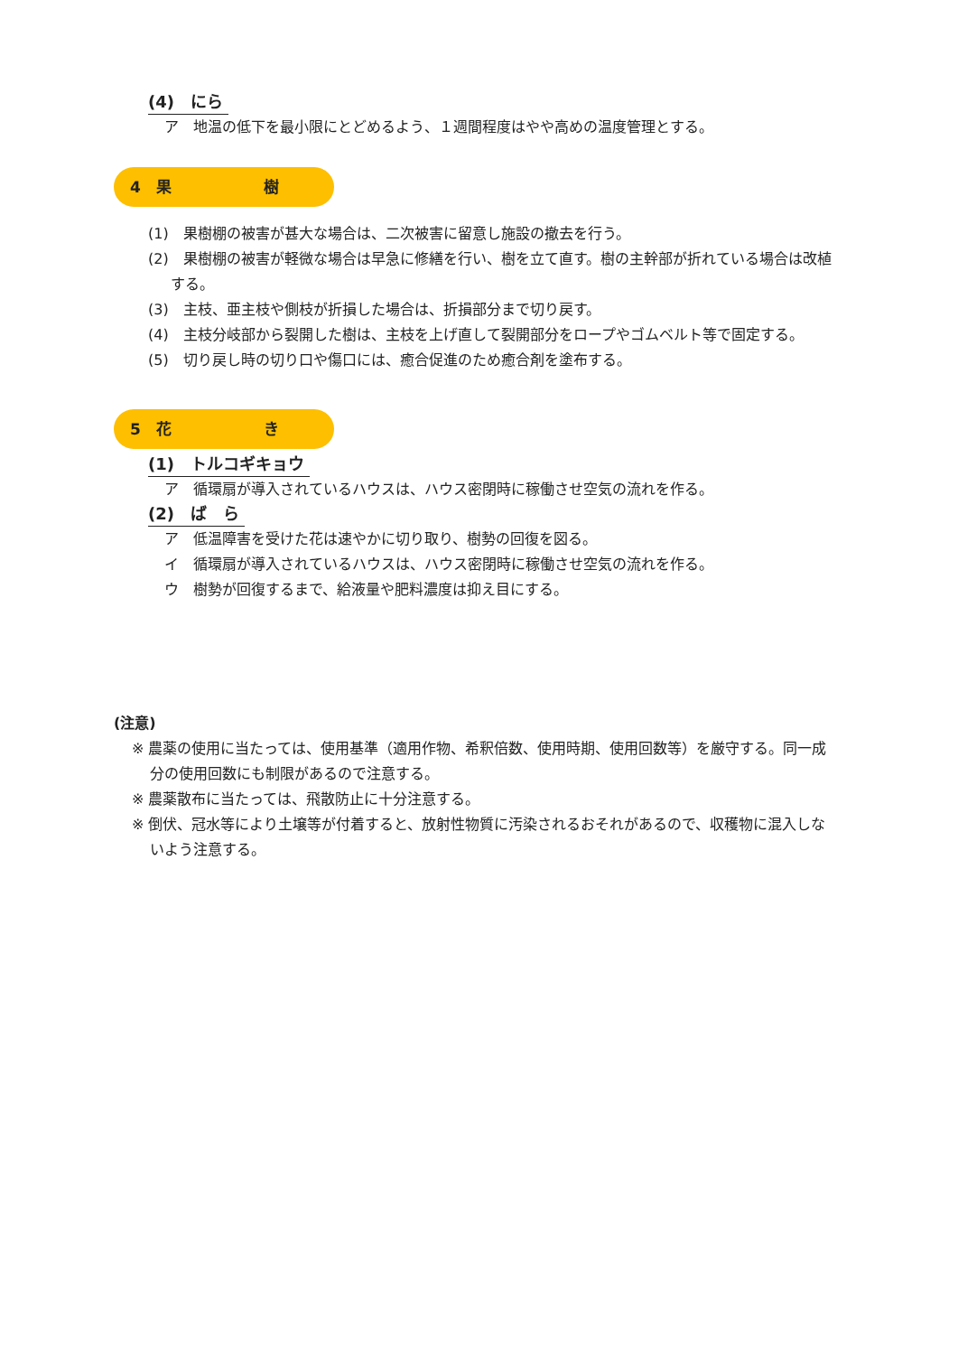(4)　にら
ア　地温の低下を最小限にとどめるよう、１週間程度はやや高めの温度管理とする。
4　果　　　　　　樹
(1)　果樹棚の被害が甚大な場合は、二次被害に留意し施設の撤去を行う。
(2)　果樹棚の被害が軽微な場合は早急に修繕を行い、樹を立て直す。樹の主幹部が折れている場合は改植する。
(3)　主枝、亜主枝や側枝が折損した場合は、折損部分まで切り戻す。
(4)　主枝分岐部から裂開した樹は、主枝を上げ直して裂開部分をロープやゴムベルト等で固定する。
(5)　切り戻し時の切り口や傷口には、癒合促進のため癒合剤を塗布する。
5　花　　　　　　き
(1)　トルコギキョウ
ア　循環扇が導入されているハウスは、ハウス密閉時に稼働させ空気の流れを作る。
(2)　ば　ら
ア　低温障害を受けた花は速やかに切り取り、樹勢の回復を図る。
イ　循環扇が導入されているハウスは、ハウス密閉時に稼働させ空気の流れを作る。
ウ　樹勢が回復するまで、給液量や肥料濃度は抑え目にする。
(注意)
※ 農薬の使用に当たっては、使用基準（適用作物、希釈倍数、使用時期、使用回数等）を厳守する。同一成分の使用回数にも制限があるので注意する。
※ 農薬散布に当たっては、飛散防止に十分注意する。
※ 倒伏、冠水等により土壌等が付着すると、放射性物質に汚染されるおそれがあるので、収穫物に混入しないよう注意する。